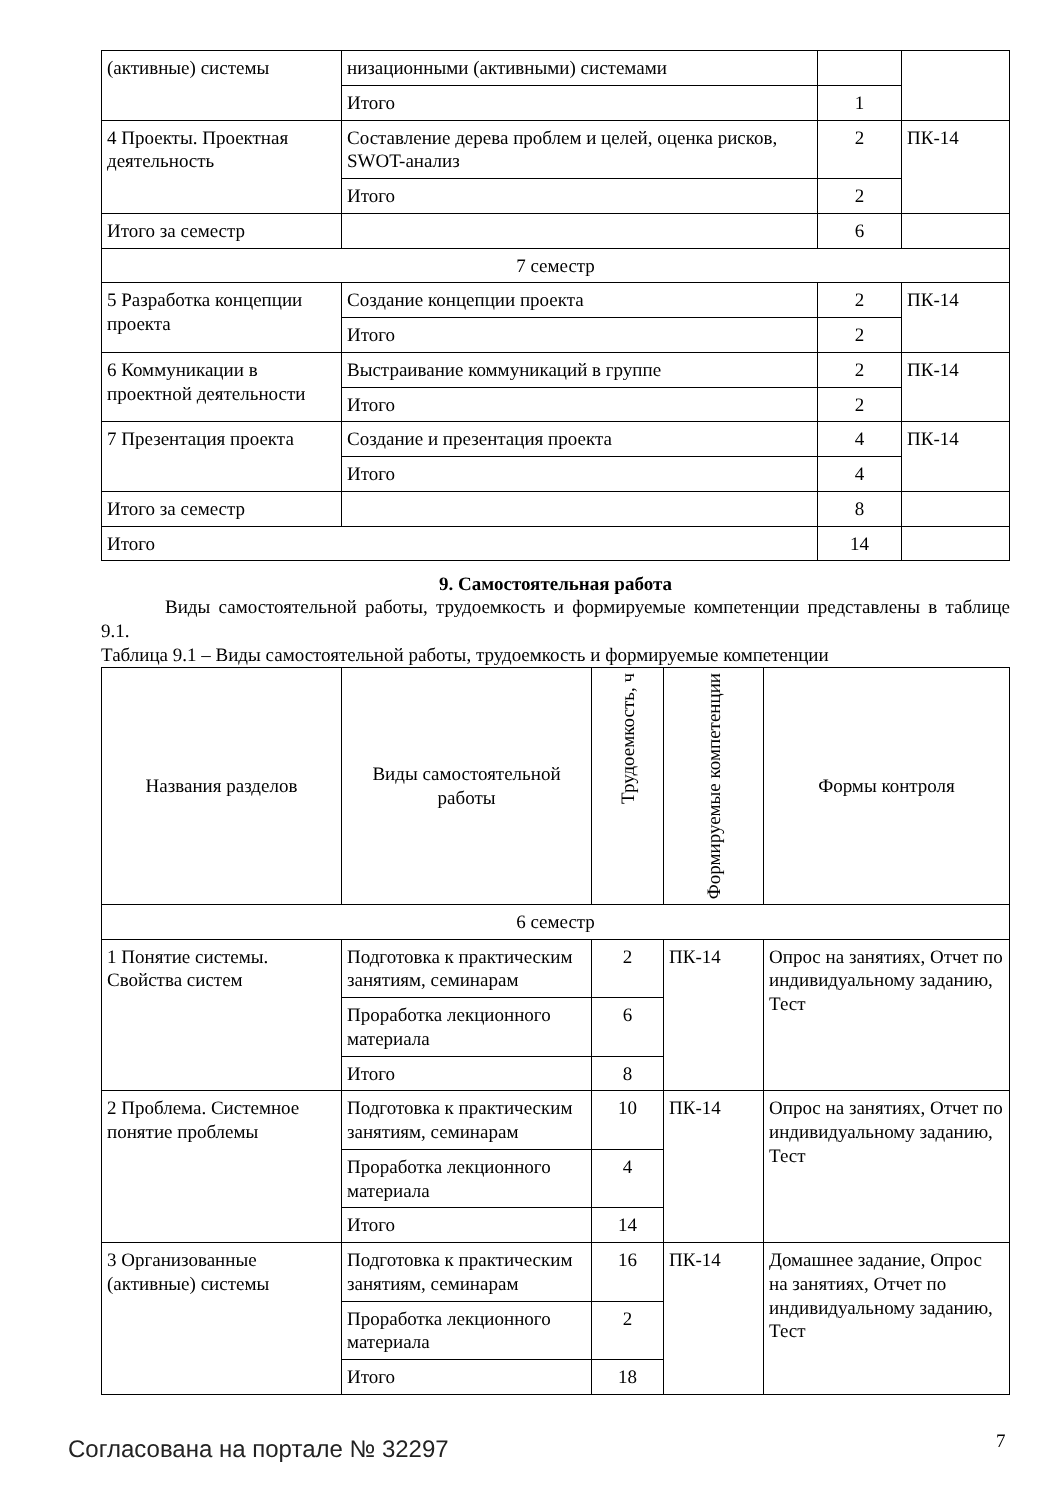| (активные) системы | низационными (активными) системами | | |
| | Итого | 1 | |
| 4 Проекты. Проектная деятельность | Составление дерева проблем и целей, оценка рисков, SWOT-анализ | 2 | ПК-14 |
| | Итого | 2 | |
| Итого за семестр | | 6 | |
| 7 семестр | | | |
| 5 Разработка концепции проекта | Создание концепции проекта | 2 | ПК-14 |
| | Итого | 2 | |
| 6 Коммуникации в проектной деятельности | Выстраивание коммуникаций в группе | 2 | ПК-14 |
| | Итого | 2 | |
| 7 Презентация проекта | Создание и презентация проекта | 4 | ПК-14 |
| | Итого | 4 | |
| Итого за семестр | | 8 | |
| Итого | | 14 | |
9. Самостоятельная работа
Виды самостоятельной работы, трудоемкость и формируемые компетенции представлены в таблице 9.1.
Таблица 9.1 – Виды самостоятельной работы, трудоемкость и формируемые компетенции
| Названия разделов | Виды самостоятельной работы | Трудоемкость, ч | Формируемые компетенции | Формы контроля |
| --- | --- | --- | --- | --- |
| 6 семестр | | | | |
| 1 Понятие системы. Свойства систем | Подготовка к практическим занятиям, семинарам | 2 | ПК-14 | Опрос на занятиях, Отчет по индивидуальному заданию, Тест |
| | Проработка лекционного материала | 6 | | |
| | Итого | 8 | | |
| 2 Проблема. Системное понятие проблемы | Подготовка к практическим занятиям, семинарам | 10 | ПК-14 | Опрос на занятиях, Отчет по индивидуальному заданию, Тест |
| | Проработка лекционного материала | 4 | | |
| | Итого | 14 | | |
| 3 Организованные (активные) системы | Подготовка к практическим занятиям, семинарам | 16 | ПК-14 | Домашнее задание, Опрос на занятиях, Отчет по индивидуальному заданию, Тест |
| | Проработка лекционного материала | 2 | | |
| | Итого | 18 | | |
Согласована на портале № 32297 7